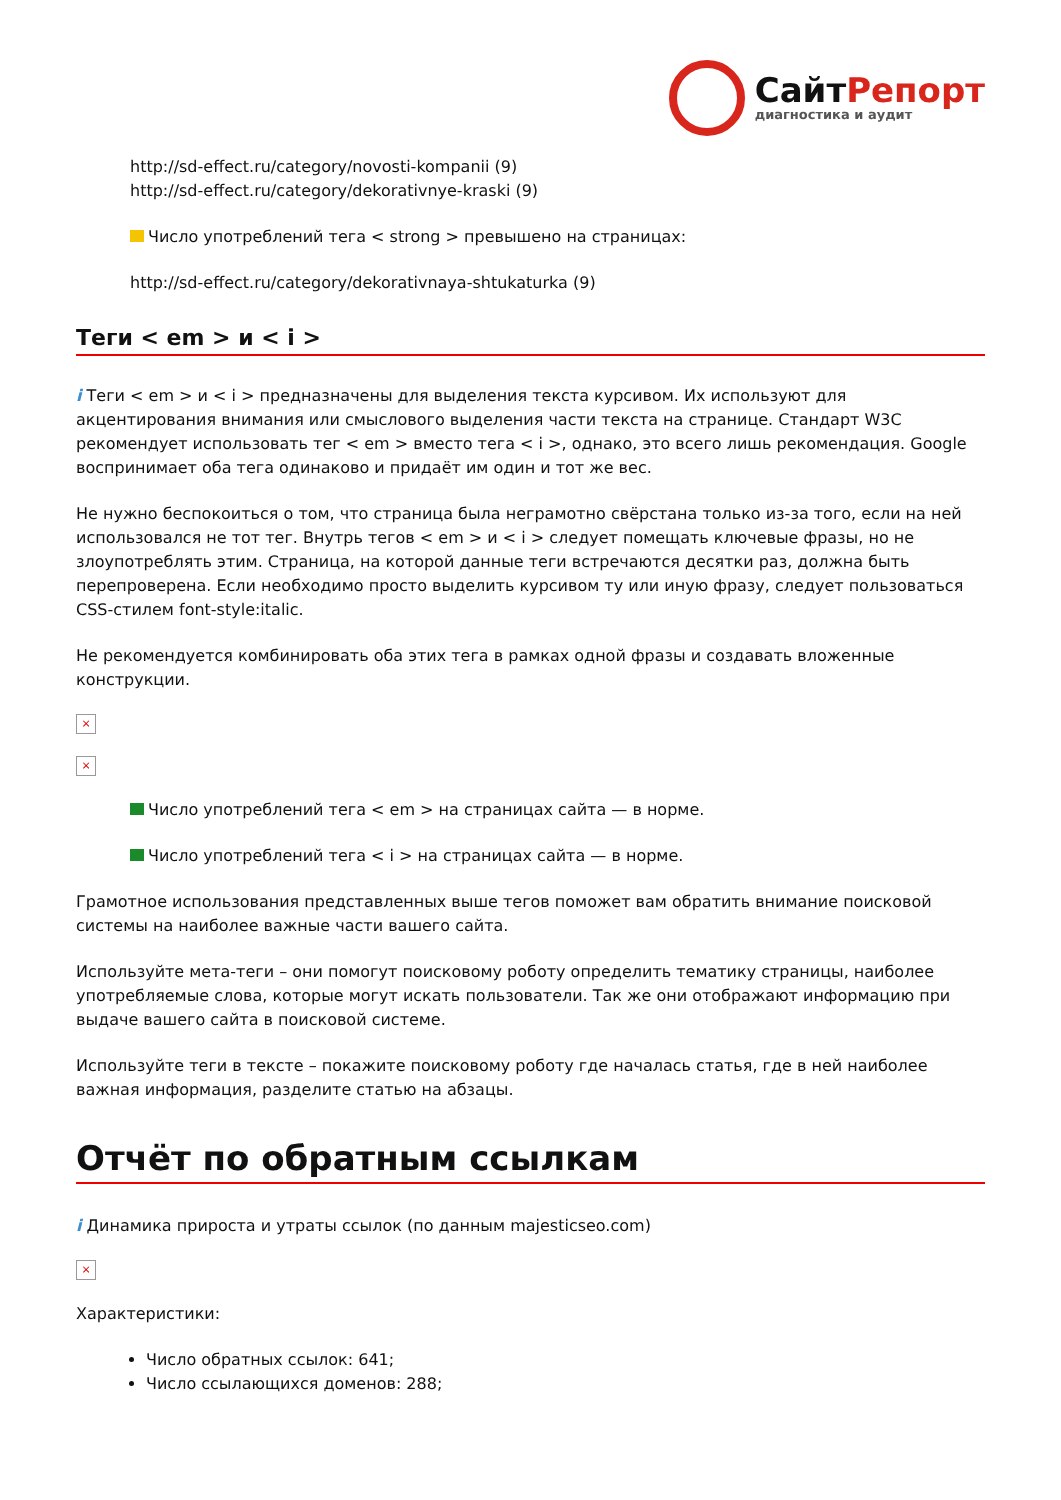СайтРепорт
диагностика и аудит
http://sd-effect.ru/category/novosti-kompanii (9)
http://sd-effect.ru/category/dekorativnye-kraski (9)
Число употреблений тега < strong > превышено на страницах:
http://sd-effect.ru/category/dekorativnaya-shtukaturka (9)
Теги < em > и < i >
i Теги < em > и < i > предназначены для выделения текста курсивом. Их используют для акцентирования внимания или смыслового выделения части текста на странице. Стандарт W3C рекомендует использовать тег < em > вместо тега < i >, однако, это всего лишь рекомендация. Google воспринимает оба тега одинаково и придаёт им один и тот же вес.
Не нужно беспокоиться о том, что страница была неграмотно свёрстана только из-за того, если на ней использовался не тот тег. Внутрь тегов < em > и < i > следует помещать ключевые фразы, но не злоупотреблять этим. Страница, на которой данные теги встречаются десятки раз, должна быть перепроверена. Если необходимо просто выделить курсивом ту или иную фразу, следует пользоваться CSS-стилем font-style:italic.
Не рекомендуется комбинировать оба этих тега в рамках одной фразы и создавать вложенные конструкции.
×
×
Число употреблений тега < em > на страницах сайта — в норме.
Число употреблений тега < i > на страницах сайта — в норме.
Грамотное использования представленных выше тегов поможет вам обратить внимание поисковой системы на наиболее важные части вашего сайта.
Используйте мета-теги – они помогут поисковому роботу определить тематику страницы, наиболее употребляемые слова, которые могут искать пользователи. Так же они отображают информацию при выдаче вашего сайта в поисковой системе.
Используйте теги в тексте – покажите поисковому роботу где началась статья, где в ней наиболее важная информация, разделите статью на абзацы.
Отчёт по обратным ссылкам
i Динамика прироста и утраты ссылок (по данным majesticseo.com)
×
Характеристики:
Число обратных ссылок: 641;
Число ссылающихся доменов: 288;